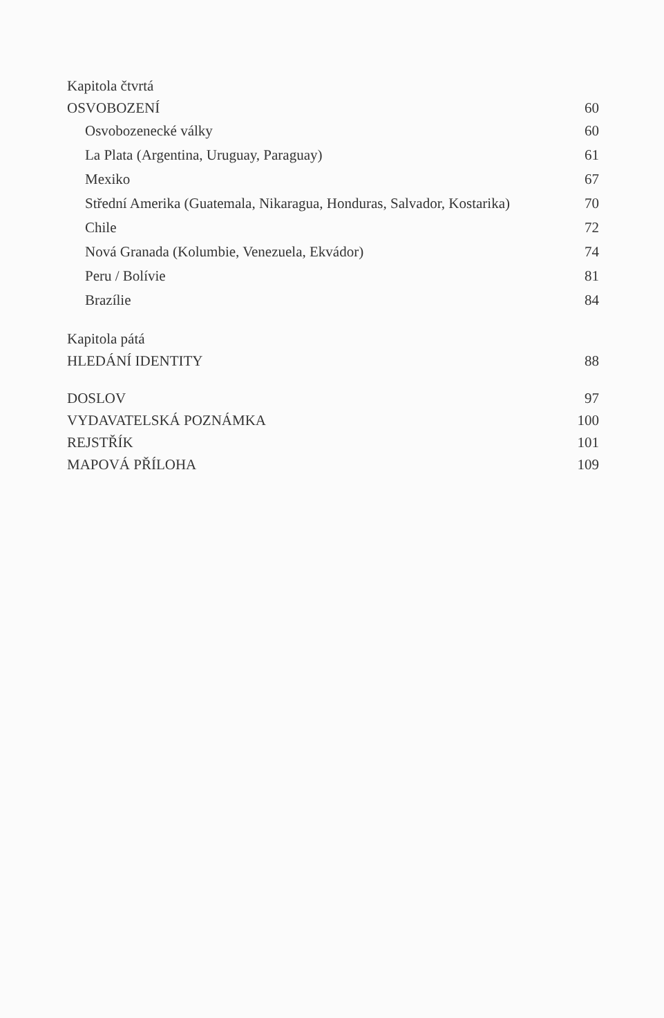Kapitola čtvrtá
OSVOBOZENÍ 60
Osvobozenecké války 60
La Plata (Argentina, Uruguay, Paraguay) 61
Mexiko 67
Střední Amerika (Guatemala, Nikaragua, Honduras, Salvador, Kostarika) 70
Chile 72
Nová Granada (Kolumbie, Venezuela, Ekvádor) 74
Peru / Bolívie 81
Brazílie 84
Kapitola pátá
HLEDÁNÍ IDENTITY 88
DOSLOV 97
VYDAVATELSKÁ POZNÁMKA 100
REJSTŘÍK 101
MAPOVÁ PŘÍLOHA 109